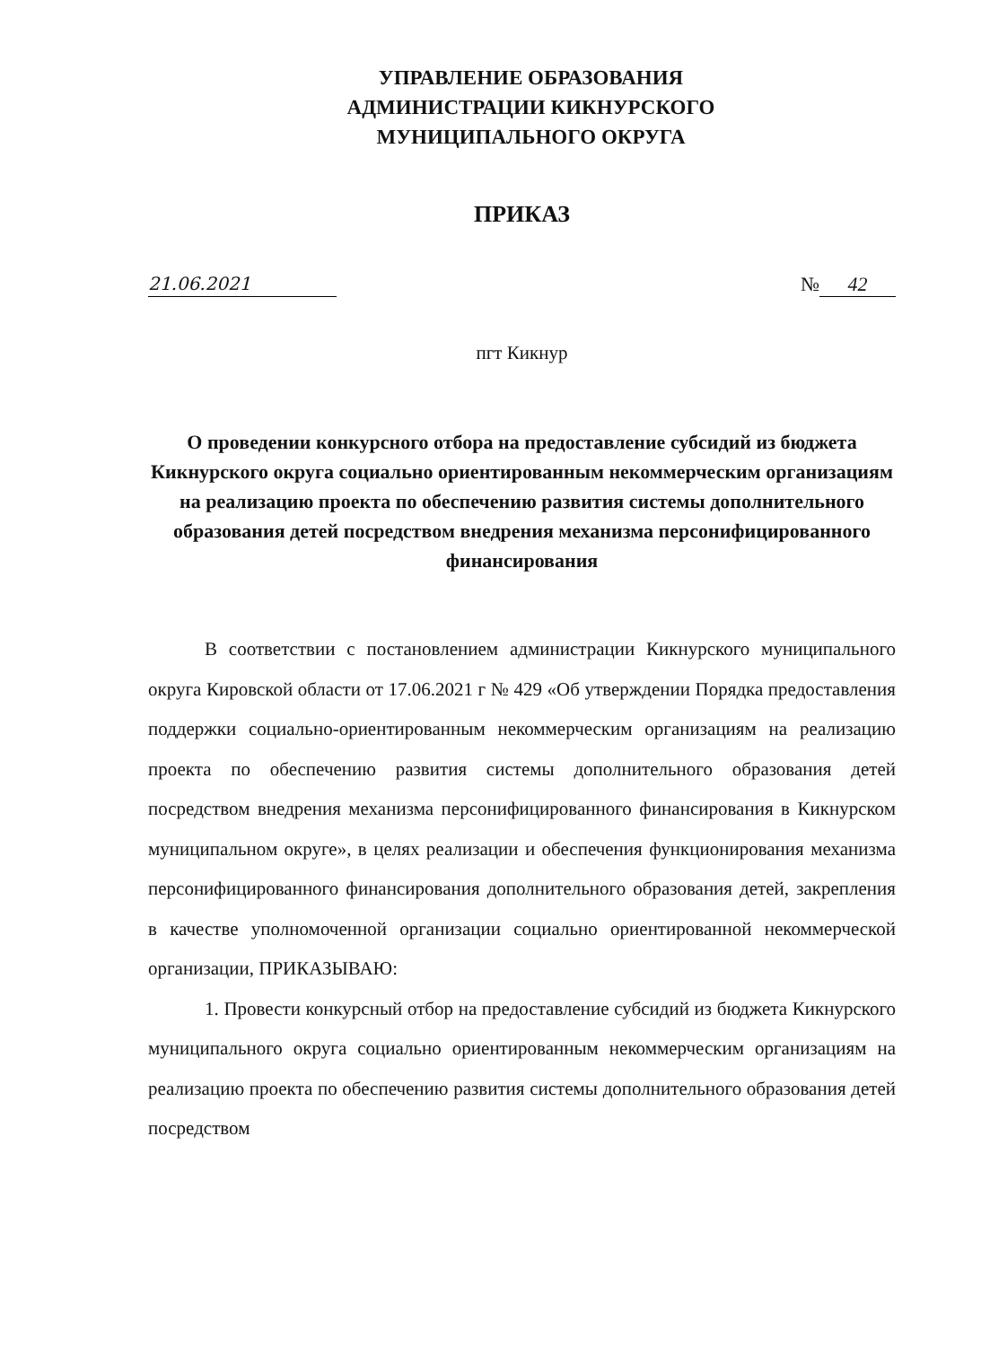УПРАВЛЕНИЕ ОБРАЗОВАНИЯ
АДМИНИСТРАЦИИ КИКНУРСКОГО
МУНИЦИПАЛЬНОГО ОКРУГА
ПРИКАЗ
21.06.2021 № 42
пгт Кикнур
О проведении конкурсного отбора на предоставление субсидий из бюджета Кикнурского округа социально ориентированным некоммерческим организациям на реализацию проекта по обеспечению развития системы дополнительного образования детей посредством внедрения механизма персонифицированного финансирования
В соответствии с постановлением администрации Кикнурского муниципального округа Кировской области от 17.06.2021 г № 429 «Об утверждении Порядка предоставления поддержки социально-ориентированным некоммерческим организациям на реализацию проекта по обеспечению развития системы дополнительного образования детей посредством внедрения механизма персонифицированного финансирования в Кикнурском муниципальном округе», в целях реализации и обеспечения функционирования механизма персонифицированного финансирования дополнительного образования детей, закрепления в качестве уполномоченной организации социально ориентированной некоммерческой организации, ПРИКАЗЫВАЮ:
1. Провести конкурсный отбор на предоставление субсидий из бюджета Кикнурского муниципального округа социально ориентированным некоммерческим организациям на реализацию проекта по обеспечению развития системы дополнительного образования детей посредством